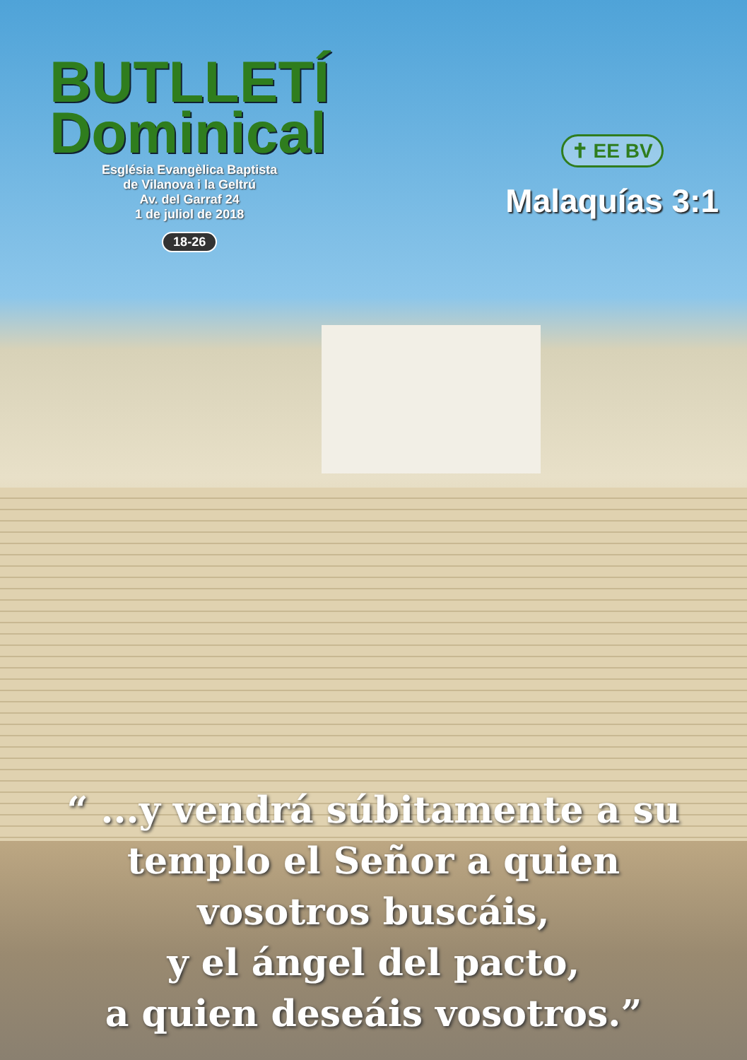BUTLLETÍ
Dominical
Església Evangèlica Baptista
de Vilanova i la Geltrú
Av. del Garraf 24
1 de juliol de 2018
18-26
✝ EE BV
Malaquías 3:1
“ ...y vendrá súbitamente a su
templo el Señor a quien
vosotros buscáis,
y el ángel del pacto,
a quien deseáis vosotros.”